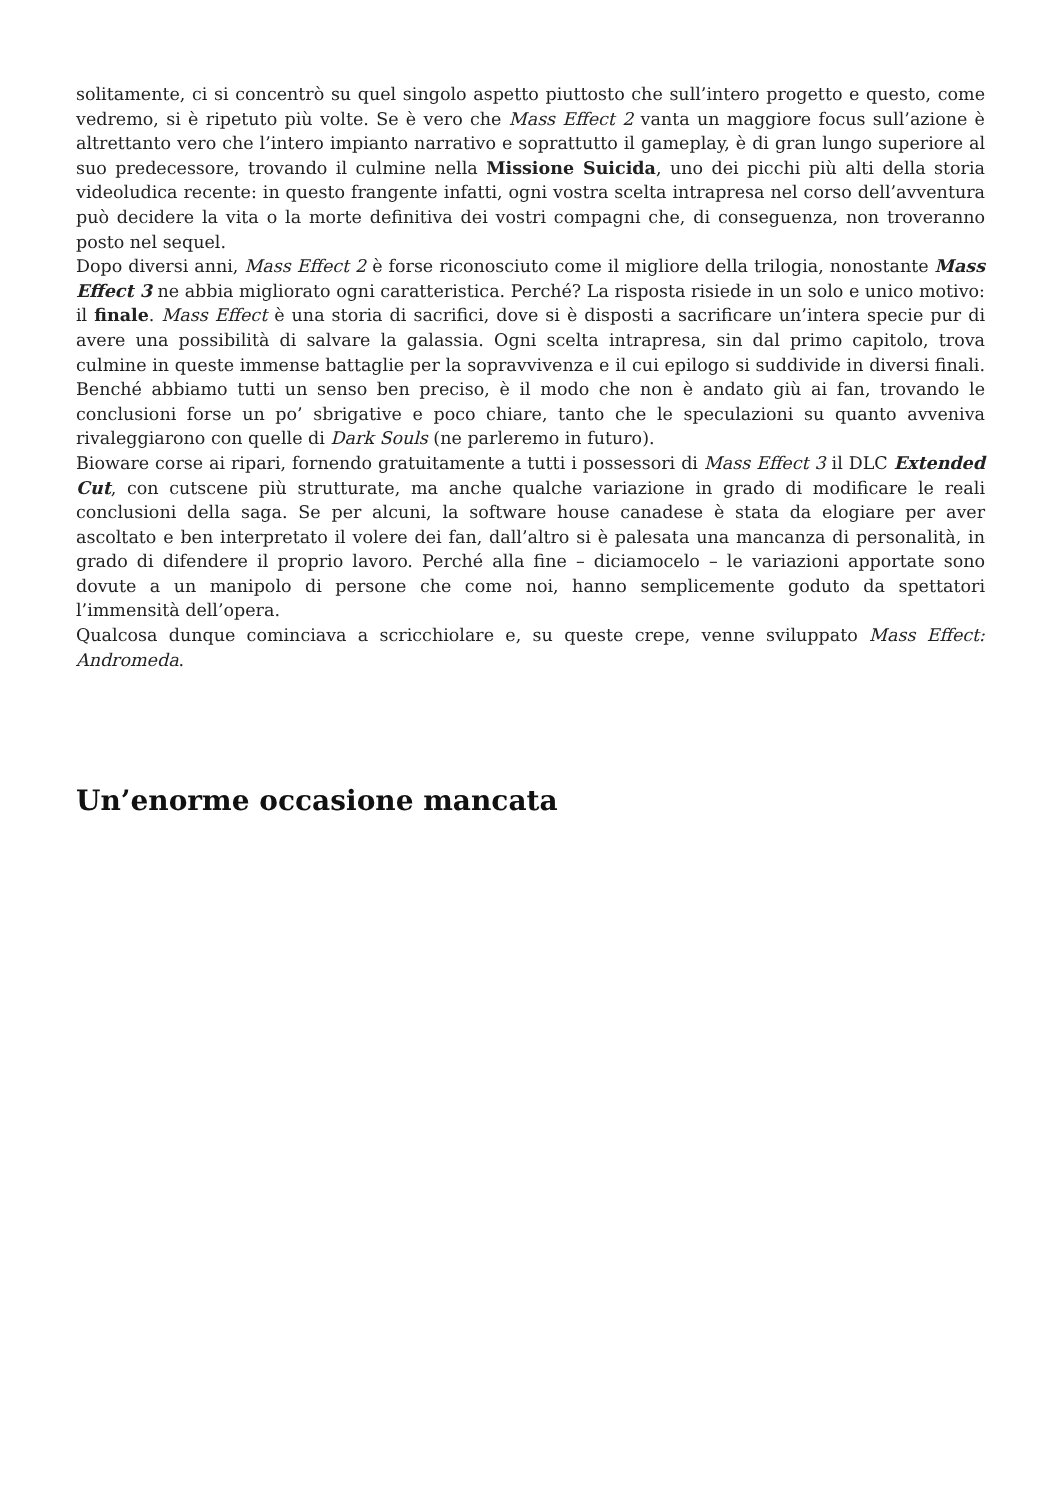solitamente, ci si concentrò su quel singolo aspetto piuttosto che sull’intero progetto e questo, come vedremo, si è ripetuto più volte. Se è vero che Mass Effect 2 vanta un maggiore focus sull’azione è altrettanto vero che l’intero impianto narrativo e soprattutto il gameplay, è di gran lungo superiore al suo predecessore, trovando il culmine nella Missione Suicida, uno dei picchi più alti della storia videoludica recente: in questo frangente infatti, ogni vostra scelta intrapresa nel corso dell’avventura può decidere la vita o la morte definitiva dei vostri compagni che, di conseguenza, non troveranno posto nel sequel.
Dopo diversi anni, Mass Effect 2 è forse riconosciuto come il migliore della trilogia, nonostante Mass Effect 3 ne abbia migliorato ogni caratteristica. Perché? La risposta risiede in un solo e unico motivo: il finale. Mass Effect è una storia di sacrifici, dove si è disposti a sacrificare un’intera specie pur di avere una possibilità di salvare la galassia. Ogni scelta intrapresa, sin dal primo capitolo, trova culmine in queste immense battaglie per la sopravvivenza e il cui epilogo si suddivide in diversi finali. Benché abbiamo tutti un senso ben preciso, è il modo che non è andato giù ai fan, trovando le conclusioni forse un po’ sbrigative e poco chiare, tanto che le speculazioni su quanto avveniva rivaleggiarono con quelle di Dark Souls (ne parleremo in futuro).
Bioware corse ai ripari, fornendo gratuitamente a tutti i possessori di Mass Effect 3 il DLC Extended Cut, con cutscene più strutturate, ma anche qualche variazione in grado di modificare le reali conclusioni della saga. Se per alcuni, la software house canadese è stata da elogiare per aver ascoltato e ben interpretato il volere dei fan, dall’altro si è palesata una mancanza di personalità, in grado di difendere il proprio lavoro. Perché alla fine – diciamocelo – le variazioni apportate sono dovute a un manipolo di persone che come noi, hanno semplicemente goduto da spettatori l’immensità dell’opera.
Qualcosa dunque cominciava a scricchiolare e, su queste crepe, venne sviluppato Mass Effect: Andromeda.
Un’enorme occasione mancata